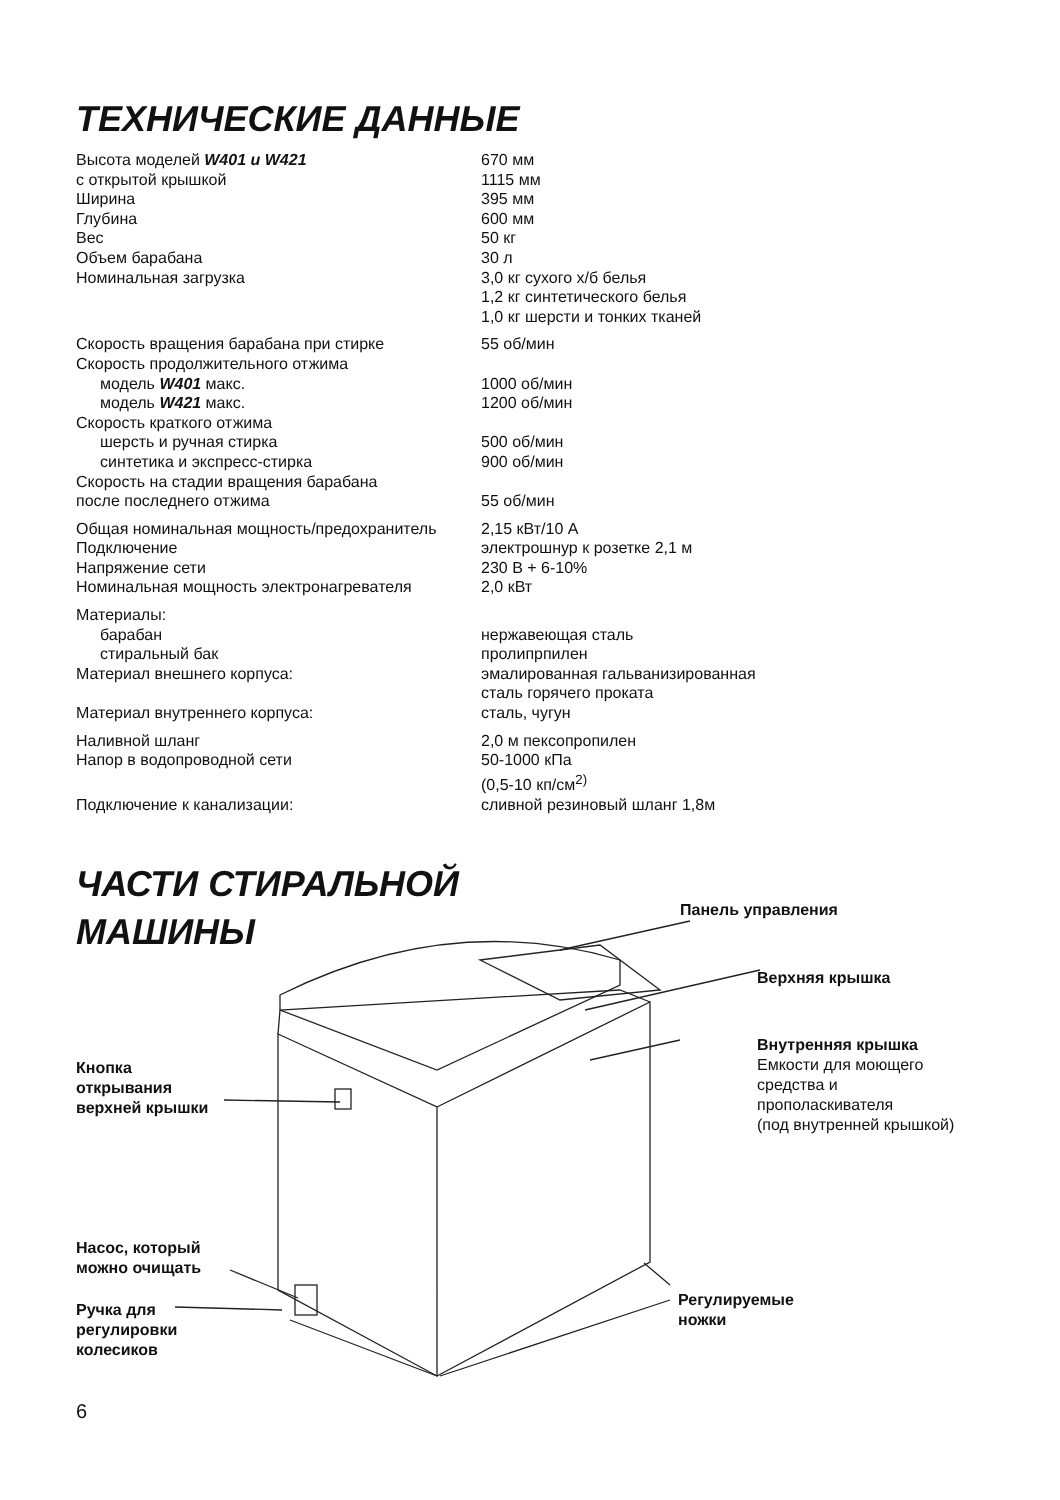ТЕХНИЧЕСКИЕ ДАННЫЕ
| Высота моделей W401 и W421 | 670 мм |
| с открытой крышкой | 1115 мм |
| Ширина | 395 мм |
| Глубина | 600 мм |
| Вес | 50 кг |
| Объем барабана | 30 л |
| Номинальная загрузка | 3,0 кг сухого х/б белья 1,2 кг синтетического белья 1,0 кг шерсти и тонких тканей |
| Скорость вращения барабана при стирке | 55 об/мин |
| Скорость продолжительного отжима | |
| модель W401 макс. | 1000 об/мин |
| модель W421 макс. | 1200 об/мин |
| Скорость краткого отжима | |
| шерсть и ручная стирка | 500 об/мин |
| синтетика и экспресс-стирка | 900 об/мин |
| Скорость на стадии вращения барабана после последнего отжима | 55 об/мин |
| Общая номинальная мощность/предохранитель | 2,15 кВт/10 А |
| Подключение | электрошнур к розетке 2,1 м |
| Напряжение сети | 230 В + 6-10% |
| Номинальная мощность электронагревателя | 2,0 кВт |
| Материалы: | |
| барабан | нержавеющая сталь |
| стиральный бак | пролипрпилен |
| Материал внешнего корпуса: | эмалированная гальванизированная сталь горячего проката |
| Материал внутреннего корпуса: | сталь, чугун |
| Наливной шланг | 2,0 м пексопропилен |
| Напор в водопроводной сети | 50-1000 кПа (0,5-10 кп/см<sup>2)</sup> |
| Подключение к канализации: | сливной резиновый шланг 1,8м |
ЧАСТИ СТИРАЛЬНОЙ
МАШИНЫ
Панель управления
Верхняя крышка
Внутренняя крышка
Емкости для моющего
средства и
прополаскивателя
(под внутренней крышкой)
Кнопка
открывания
верхней крышки
Насос, который
можно очищать
Ручка для
регулировки
колесиков
Регулируемые
ножки
6